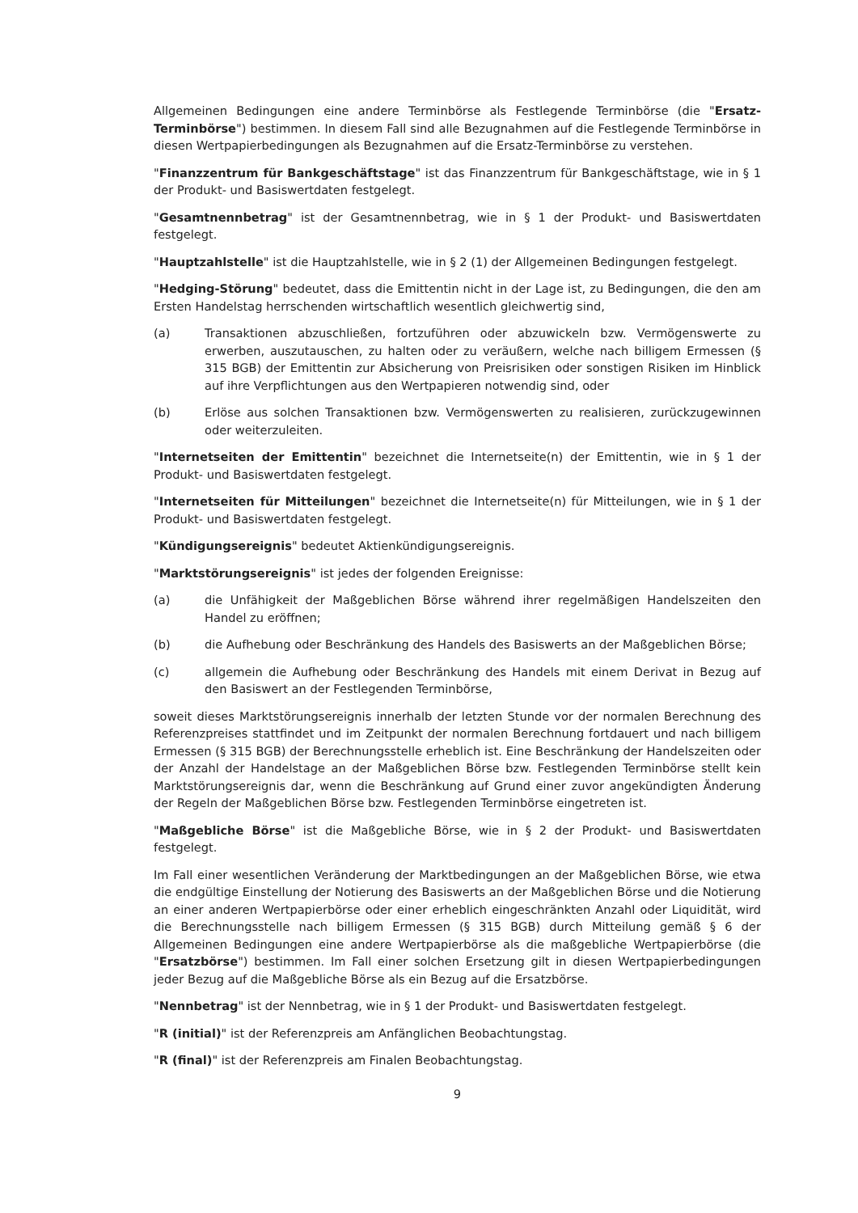Allgemeinen Bedingungen eine andere Terminbörse als Festlegende Terminbörse (die "Ersatz-Terminbörse") bestimmen. In diesem Fall sind alle Bezugnahmen auf die Festlegende Terminbörse in diesen Wertpapierbedingungen als Bezugnahmen auf die Ersatz-Terminbörse zu verstehen.
"Finanzzentrum für Bankgeschäftstage" ist das Finanzzentrum für Bankgeschäftstage, wie in § 1 der Produkt- und Basiswertdaten festgelegt.
"Gesamtnennbetrag" ist der Gesamtnennbetrag, wie in § 1 der Produkt- und Basiswertdaten festgelegt.
"Hauptzahlstelle" ist die Hauptzahlstelle, wie in § 2 (1) der Allgemeinen Bedingungen festgelegt.
"Hedging-Störung" bedeutet, dass die Emittentin nicht in der Lage ist, zu Bedingungen, die den am Ersten Handelstag herrschenden wirtschaftlich wesentlich gleichwertig sind,
(a) Transaktionen abzuschließen, fortzuführen oder abzuwickeln bzw. Vermögenswerte zu erwerben, auszutauschen, zu halten oder zu veräußern, welche nach billigem Ermessen (§ 315 BGB) der Emittentin zur Absicherung von Preisrisiken oder sonstigen Risiken im Hinblick auf ihre Verpflichtungen aus den Wertpapieren notwendig sind, oder
(b) Erlöse aus solchen Transaktionen bzw. Vermögenswerten zu realisieren, zurückzugewinnen oder weiterzuleiten.
"Internetseiten der Emittentin" bezeichnet die Internetseite(n) der Emittentin, wie in § 1 der Produkt- und Basiswertdaten festgelegt.
"Internetseiten für Mitteilungen" bezeichnet die Internetseite(n) für Mitteilungen, wie in § 1 der Produkt- und Basiswertdaten festgelegt.
"Kündigungsereignis" bedeutet Aktienkündigungsereignis.
"Marktstörungsereignis" ist jedes der folgenden Ereignisse:
(a) die Unfähigkeit der Maßgeblichen Börse während ihrer regelmäßigen Handelszeiten den Handel zu eröffnen;
(b) die Aufhebung oder Beschränkung des Handels des Basiswerts an der Maßgeblichen Börse;
(c) allgemein die Aufhebung oder Beschränkung des Handels mit einem Derivat in Bezug auf den Basiswert an der Festlegenden Terminbörse,
soweit dieses Marktstörungsereignis innerhalb der letzten Stunde vor der normalen Berechnung des Referenzpreises stattfindet und im Zeitpunkt der normalen Berechnung fortdauert und nach billigem Ermessen (§ 315 BGB) der Berechnungsstelle erheblich ist. Eine Beschränkung der Handelszeiten oder der Anzahl der Handelstage an der Maßgeblichen Börse bzw. Festlegenden Terminbörse stellt kein Marktstörungsereignis dar, wenn die Beschränkung auf Grund einer zuvor angekündigten Änderung der Regeln der Maßgeblichen Börse bzw. Festlegenden Terminbörse eingetreten ist.
"Maßgebliche Börse" ist die Maßgebliche Börse, wie in § 2 der Produkt- und Basiswertdaten festgelegt.
Im Fall einer wesentlichen Veränderung der Marktbedingungen an der Maßgeblichen Börse, wie etwa die endgültige Einstellung der Notierung des Basiswerts an der Maßgeblichen Börse und die Notierung an einer anderen Wertpapierbörse oder einer erheblich eingeschränkten Anzahl oder Liquidität, wird die Berechnungsstelle nach billigem Ermessen (§ 315 BGB) durch Mitteilung gemäß § 6 der Allgemeinen Bedingungen eine andere Wertpapierbörse als die maßgebliche Wertpapierbörse (die "Ersatzbörse") bestimmen. Im Fall einer solchen Ersetzung gilt in diesen Wertpapierbedingungen jeder Bezug auf die Maßgebliche Börse als ein Bezug auf die Ersatzbörse.
"Nennbetrag" ist der Nennbetrag, wie in § 1 der Produkt- und Basiswertdaten festgelegt.
"R (initial)" ist der Referenzpreis am Anfänglichen Beobachtungstag.
"R (final)" ist der Referenzpreis am Finalen Beobachtungstag.
9